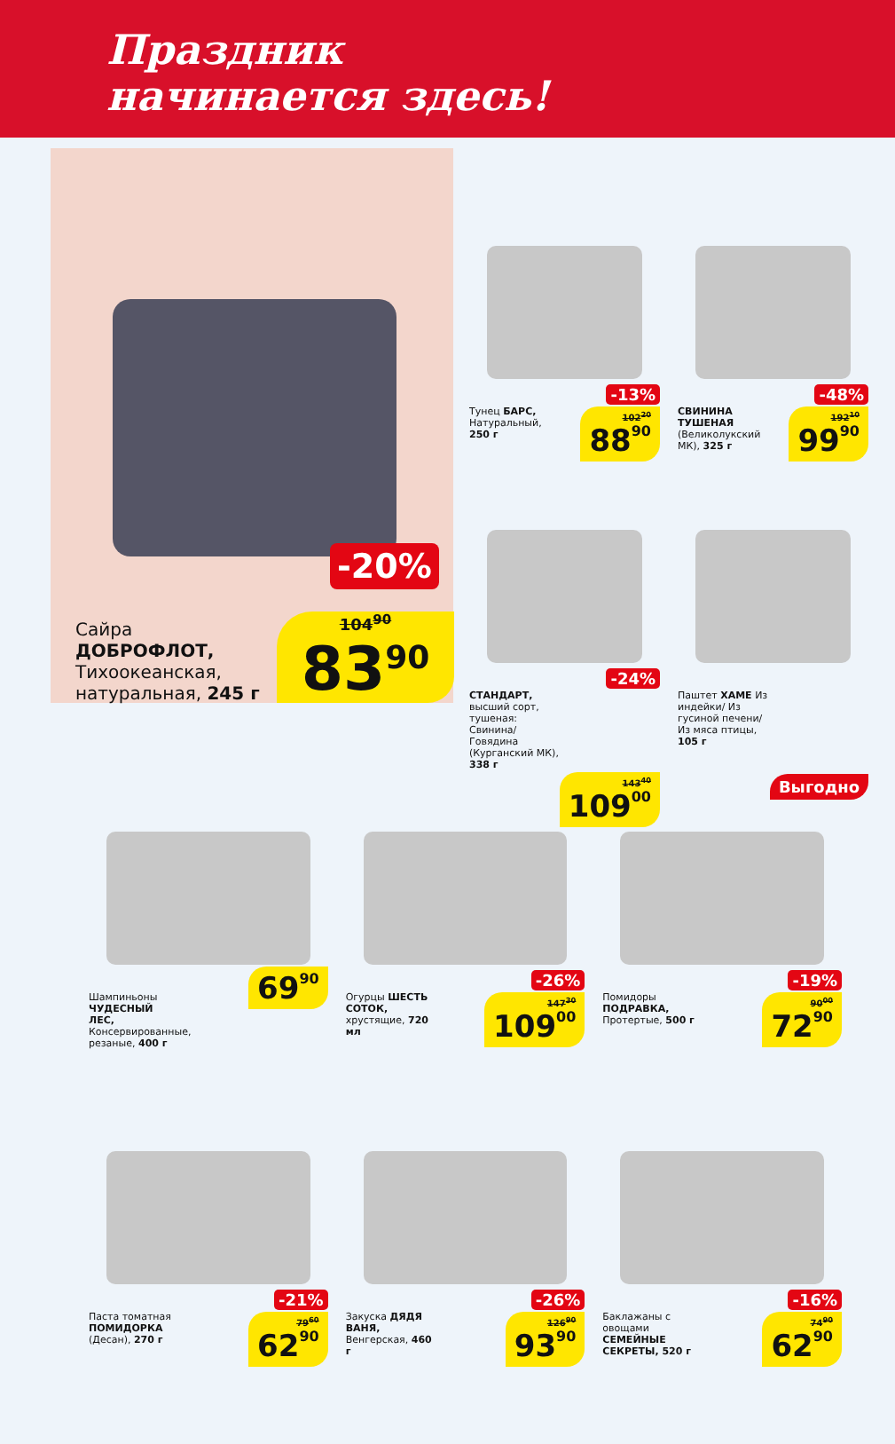Праздник
начинается здесь!
-20%
Сайра
ДОБРОФЛОТ,
Тихоокеанская,
натуральная, 245 г
104<sup>90</sup>
83<sup>90</sup>
-13%
Тунец БАРС, Натуральный, 250 г
102<sup>20</sup>
8890
-48%
СВИНИНА ТУШЕНАЯ (Великолукский МК), 325 г
192<sup>10</sup>
9990
-24%
СТАНДАРТ, высший сорт, тушеная: Свинина/ Говядина (Курганский МК), 338 г
143<sup>40</sup>
10900
Паштет ХАМЕ Из индейки/ Из гусиной печени/ Из мяса птицы, 105 г
Выгодно
Шампиньоны ЧУДЕСНЫЙ ЛЕС, Консервированные, резаные, 400 г
6990
-26%
Огурцы ШЕСТЬ СОТОК, хрустящие, 720 мл
147<sup>30</sup>
10900
-19%
Помидоры ПОДРАВКА, Протертые, 500 г
90<sup>00</sup>
7290
-21%
Паста томатная ПОМИДОРКА (Десан), 270 г
79<sup>60</sup>
6290
-26%
Закуска ДЯДЯ ВАНЯ, Венгерская, 460 г
126<sup>90</sup>
9390
-16%
Баклажаны с овощами СЕМЕЙНЫЕ СЕКРЕТЫ, 520 г
74<sup>90</sup>
6290